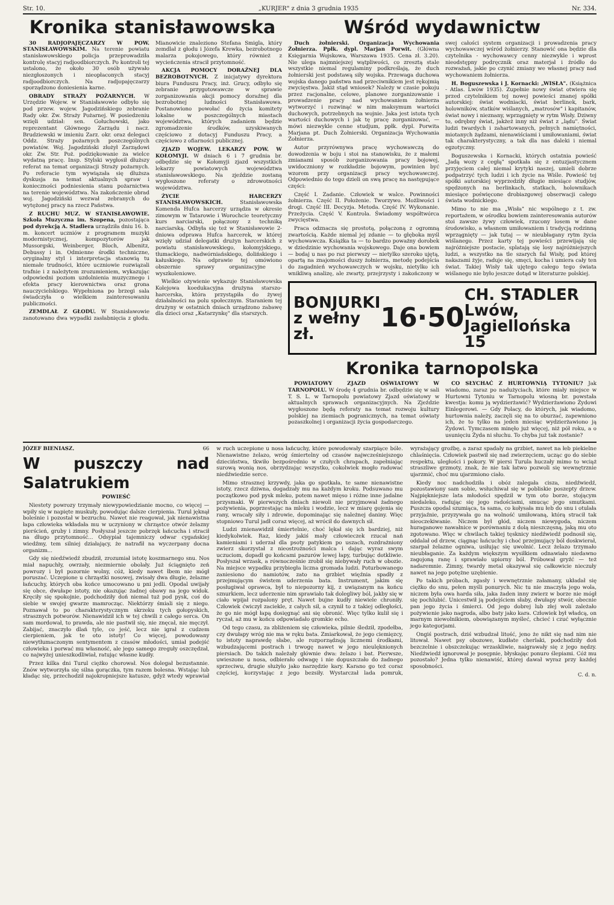Str. 10. „KURJER" z dnia 3 grudnia 1935 Nr. 334.
Kronika stanisławowska
30 RADJOPAJĘCZARZY W POW. STANISŁAWOWSKIM. Na terenie powiatu stanisławowskiego policja przeprowadziła kontrolę stacyj radjoodbiorczych. Po kontroli tej ustalono, że około 30 osób używało niezgłoszonych i nieopłaconych stacyj radjoodbiorczych. Na radjopajęczarzy sporządzono doniesienia karne.
OBRADY STRAŻY POŻARNYCH. W Urzędzie Wojew. w Stanisławowie odbyło się pod przew. wojew. Jagodzińskiego zebranie Rady okr. Zw. Straży Pożarnej. W posiedzeniu wzięli udział: sen. Gołuchowski, jako reprezentant Głównego Zarządu i nacz. Brudziewski w imieniu Zarz. okr. oraz delegaci Oddz. Straży pożarnych poszczególnych powiatów. Woj. Jagodziński złożył Zarządowi okr. Zw. Str. Poż. podziękowanie za wielce wydatną pracę. Insp. Stylski wygłosił dłuższy referat na temat organizacji Straży pożarnych. Po referacie tym wywiązała się dłuższa dyskusja na temat aktualnych spraw i konieczności podniesienia stanu pożarnictwa na terenie województwa. Na zakończenie obrad woj. Jagodziński wezwał zebranych do wytężonej pracy na rzecz Państwa.
Z RUCHU MUZ. W STANISŁAWOWIE. Szkoła Muzyczna im. Szopena, pozostająca pod dyrekcją A. Stadlera urządziła dniu 16. b. m. koncert uczniów z programem muzyki modernistycznej, kompozytorów jak Mussorgski, Weinberger, Bloch, Albenitz, Debussy i in. Odmienne środki techniczne, oryginalny styl i interpretacja stanowią tu niemałe trudności, które uczniowie rozwiązali trafnie i z należytem zrozumieniem, wykazując odpowiedni poziom uzdolnienia muzycznego i efekta pracy kierownictwa oraz grona nauczycielskiego. Wypełniona po brzegi sala świadczyła o wielkiem zainteresowaniu publiczności.
ZEMDLAŁ Z GŁODU. W Stanisławowie zanotowano dwa wypadki zasłabnięcia z głodu. Mianowicie znaleziono Stefana Smigla, który zemdlał z głodu i Józefa Krewka, bezrobotnego malarza pokojowego, który również z wycieńczenia stracił przytomność.
AKCJA POMOCY DORAŹNEJ DLA BEZROBOTNYCH. Z inicjatywy dyrektora biura Funduszu Pracy, inż. Grucy, odbyło się zebranie przygotowawcze w sprawie zorganizowania akcji pomocy doraźnej dla bezrobotnej ludności Stanisławowa. Postanowiono powołać do życia komitety lokalne w poszczególnych miastach województwa, których zadaniem będzie zgromadzenie środków, uzyskiwanych częściowo z dotacyj Funduszu Pracy, a częściowo z ofiarności publicznej.
ZJAZD WOJEW. LEKARZY POW. W KOŁOMYJI. W dniach 6 i 7 grudnia br. odbędzie się w Kołomyji zjazd wszystkich lekarzy powiatowych województwa stanisławowskiego. Na zjeździe zostaną wygłoszone referaty o zdrowotności województwa.
ŻYCIE HARCERZY STANISŁAWOWSKICH. Stanisławowska Komenda Hufca harcerzy urządza w okresie zimowym w Tatarowie i Worochcie teoretyczny kurs narciarski, połączony z techniką narciarską. Odbyła się też w Stanisławowie 2-dniowa odprawa Hufca harcerek, w której wzięły udział delegatki drużyn harcerskich z powiatu stanisławowskiego, kołomyjskiego, tłumackiego, nadwórniańskiego, dolińskiego i kałuskiego. Na odprawie tej omówiono obszernie sprawy organizacyjne i wyszkoleniowe.
Wielkie ożywienie wykazuje Stanisławowska Kolejowa koedukacyjna drużyna starszo-harcerska, która przystąpiła do żywej działalności na polu społecznym. Staraniem tej drużyny w ostatnich dniach urządzono zabawę dla dzieci oraz „Katarzynkę" dla starszych.
Wśród wydawnictw
Duch żołnierski. Organizacja Wychowania Żołnierza. Ppłk. dypl. Marjan Porwit. (Główna Księgarnia Wojskowa, Warszawa 1935. Cena zł. 3.20). Nie ulega najmniejszej wątpliwości, co zresztą stale wszystkie niemal regulaminy podkreślają, że duch żołnierski jest podstawą siły wojska. Przewaga duchowa wojska danego państwa nad przeciwnikiem jest rękojmią zwycięstwa. Jakiż stąd wniosek? Należy w czasie pokoju przez racjonalne, celowe, planowe zorganizowanie i prowadzenie pracy nad wychowaniem żołnierza wytworzyć i rozwinąć w nim maksymum wartości duchowych, potrzebnych na wojnie. Jaka jest istota tych wartości duchowych i jak tę pracę zorganizować, — mówi niezwykle cenne studjum, ppłk. dypl. Porwita Marjana pt. Duch Żołnierski. Organizacja Wychowania Żołnierza.
Autor przyrównywa pracę wychowawczą do dowodzenia w boju i stoi na stanowisku, że z małemi zmianami sposób zorganizowania pracy bojowej, uwidoczniony w rozkładzie bojowym, powinien być wzorem przy organizacji pracy wychowawczej. Odpowiednio do tego dzieli on swą pracę na następujące części:
Część I. Zadanie. Człowiek w walce. Powinności żołnierza. Część II. Położenie. Tworzywo. Możliwości i drogi. Część III. Decyzja. Metoda. Część IV. Wykonanie. Przeżycia. Część V. Kontrola. Świadomy współtwórca zwycięstwa.
Praca odznacza się prostotą, połączoną z ogromną zwartością. Każde niemal jej zdanie — to głęboka myśl wychowawcza. Książka ta — to bardzo poważny dorobek w dziedzinie wychowania wojskowego. Daje ona bowiem — bodaj u nas po raz pierwszy — nietylko szeroko ujętą, opartą na znajomości duszy żołnierza, metodę podejścia do zagadnień wychowawczych w wojsku, nietylko ich wnikliwą analizę, ale zwarty, przejrzysty i zakończony w swej całości system organizacji i prowadzenia pracy wychowawczej wśród żołnierzy. Stanowić ona będzie dla czytelnika - wychowawcy cenny niezwykle i wprost nieodstępny podręcznik oraz materjał i źródło do rozważań, jakie po czynić zmiany we własnej pracy nad wychowaniem żołnierza.
H. Boguszewska i J. Kornacki: „WISŁA". (Książnica - Atlas. Lwów 1935). Zupełnie nowy świat otwiera się przed czytelnikiem tej nowej powieści znanej spółki autorskiej: świat wodniacki, świat berlinek, bark, holowników, statków wiślanych, „matrosów" i kapitanów, świat nowy i nieznany, wprzągnięty w rytm Wisły. Dziwny to, odrębny świat, jakżeż inny niż świat z „lądu". Świat ludzi twardych i zahartowanych, pełnych namiętności, miotanych żądzami, nienawiściami i umiłowaniami, świat tak charakterystyczny, a tak dla nas daleki i niemal egzotyczny.
Boguszewska i Kornacki, których ostatnia powieść „Jadą wozy z cegłą" spotkała się z entuzjastycznem przyjęciem całej niemal krytyki naszej, umieli dobrze podpatrzyć tych ludzi i ich życie na Wiśle. Powieść tej spółki autorskiej wyprzedziły długie miesiące studjów, spędzonych na berlinkach, statkach, holownikach miesiące poświęcone drobiazgowej obserwacji całego świata wodnickiego.
Mimo to nie ma „Wisła" nic wspólnego z t. zw. reportażem, w ośrodku bowiem zainteresowania autorów stoi zawsze żywy człowiek, rzucony losem w dane środowisko, a własnem umiłowaniem i tradycją rodzinną wprzągnięty — jak tutaj — w nieubłagany rytm życia wiślanego. Przez karty tej powieści przewijają się najróżniejsze postacie, splatają się losy najróżniejszych ludzi, a wszystko na tle szarych fal Wisły, pod której nakazami żyje, raduje się, smęci, kocha i umiera cały ten świat. Takiej Wisły tak ujętego całego tego świata wiślanego nie było jeszcze dotąd w literaturze polskiej.
BONJURKI
z wełny zł.
16·50
CH. STADLER
Lwów, Jagiellońska 15
Kronika tarnopolska
POWIATOWY ZJAZD OŚWIATOWY W TARNOPOLU. W środę 4 grudnia br. odbędzie się w sali T. S. L. w Tarnopolu powiatowy Zjazd oświatowy w aktualnych sprawach organizacyjnych. Na Zjeździe wygłoszone będą referaty na temat rozwoju kultury polskiej na ziemiach pogranicznych, na temat oświaty pozaszkolnej i organizacji życia gospodarczego.
CO SŁYCHAĆ Z HURTOWNIĄ TYTONIU? Jak wiadomo, zaraz po nadużyciach, które miały miejsce w Hurtowni Tytoniu w Tarnopolu wiosną br. powstała kwestja: komu ją wydzierżawić? Wydzierżawiono Żydowi Einlegerowi. — Gdy Polacy, do których, jak wiadomo, hurtownia należy, zaczęli się na to oburzać, zapewniono ich, że to tylko na jeden miesiąc wydzierżawiono ją Żydowi. Tymczasem minęło już więcej, niż pół roku, a o usunięciu Żyda ni słuchu. To chyba już tak zostanie?
JÓZEF BIENIASZ. 66
W puszczy nad Salatrukiem
POWIEŚĆ
Niestety powrozy trzymały niewypowiedzianie mocno, co więcej — wpiły się w napięte muskuły, powodując dalsze cierpienia. Turul jęknął boleśnie i pozostał w bezruchu. Nawet nie reagował, jak nienawistna łapa człowieka wkładała mu w uczyniony w chrząstce otwór żelazny pierścień, gruby i zimny. Posłyszał jeszcze pobrzęk łańcucha i stracił na długo przytomność... Odsypiał tajemniczy odwar cygańskiej wiedźmy, tem silniej działający, że natrafił na wyczerpany docna organizm...
Gdy się niedźwiedź zbudził, zrozumiał istotę koszmarnego snu. Nos miał napuchły, owrzały, niezmiernie obolały. Już ściągnięto zeń powrozy i był pozornie wolny, cóż, kiedy nawet łbem nie mógł poruszać. Uczepione u chrząstki nosowej, zwisały dwa długie, żelazne łańcuchy, których oba końce umocowano u pni jedli. Opodal uwijały się obce, dwułape istoty, nie okazując żadnej obawy na jego widok. Kręciły się spokojnie, podchodziły doń niemal tuż pod pysk, coś do siebie w swojej gwarze mamrocząc. Niektórzy śmiali się z niego. Poznawał to po charakterystycznym skrzeku tych gołopyskich, strasznych potworów. Nienawidził ich w tej chwili z całego serca. On sam mordował, to prawda, ale nie pastwił się, nie znęcał, nie męczył. Zabijać, znaczyło dlań tyle, co jeść, lecz nie igrał z cudzem cierpieniem, jak te oto istoty! Co więcej, powodowany niewytłumaczonym sentymentem z czasów młodości, umiał podejść człowieka i porwać mu własność, ale jego samego zreguły oszczędzał, co najwyżej unieszkodliwiał, ratując własne kudły.
Przez kilka dni Turul ciężko chorował. Nos dolegał bezustannie. Znów wytworzyła się silna gorączka, tym razem bolesna. Wstając lub kładąc się, przechodził najokropniejsze katusze, gdyż wtedy wprawiał w ruch uczepione u nosa łańcuchy, które powodowały szarpiące bóle. Nienawistne żelazo, wróg śmiertelny od czasów najwcześniejszego dzieciństwa, tkwiło bezpośrednio w czułych chrapach, zapełniając surową wonią nos, obrzydzając wszystko, cokolwiek mogło radować niedźwiedzie serce.
Mimo strasznej krzywdy, jaka go spotkała, te same nienawistne istoty, rzecz dziwna, dogadzały mu na każdym kroku. Podsuwano mu początkowo pod pysk mleko, potem nawet mięso i różne inne jadalne przysmaki. W pierwszych dniach niewoli nie przyjmował żadnego pożywienia, poprzestając na mleku i wodzie, lecz w miarę gojenia się rany, wracały siły i zdrowie, dopominając się należnej daniny. Więc stopniowo Turul jadł coraz więcej, aż wrócił do dawnych sił.
Ludzi znienawidził śmiertelnie, choć lękał się ich bardziej, niż kiedykolwiek. Raz, kiedy jakiś mały człowieczek rzucał nań kamieniami i uderzał dla psoty patykiem po uszach, rozdrażniony zwierz skorzystał z nieostrożności malca i dając wyraz swym uczuciom, dopadł go końcami pazurów lewej łapy, turbując dotkliwie. Posłyszał wrzask, a równocześnie zrobił się niebywały ruch w obozie. Na miejsce wypadku przybiegła liczna gromada ludzi. Poturbowanego zaniesiono do namiotów, zato na grzbiet więźnia spadły z przejmującym świstem uderzenia bata. Instrument, jakim się posługiwał oprawca, był to niepozorny kij, z uwiązanym na końcu sznurkiem, lecz uderzenie nim sprawiało tak dolegliwy ból, jakby się w ciało wpijał rozpalony pręt. Nawet bujne kudły niewiele chroniły. Człowiek ćwiczył zaciekle, z całych sił, a czynił to z takiej odległości, że go nie mógł łapą dosięgnąć ani się obronić. Więc tylko kulił się i ryczał, aż mu w końcu odpowiadało gromkie echo.
Od tego czasu, za zbliżeniem się człowieka, pilnie śledził, zpodełba, czy dwułapy wróg nie ma w ręku bata. Zmiarkował, że jego ciemięzcy, to istoty naprawdę słabe, ale rozporządzają licznemi środkami, wzbudzającemi postrach i trwogę nawet w jego nieulęknionych piersiach. Do takich należały głównie dwa: żelazo i bat. Pierwsze, uwieszone u nosa, odbierało odwagę i nie dopuszczało do żadnego sprzeciwu, drugie służyło jako narzędzie kary. Karano go też coraz częściej, korzystając z jego bezsiły. Wystarczał lada pomruk, wyrażający groźbę, a zaraz spadały na grzbiet, nawet na łeb piekielne chlaśnięcia. Człowiek pastwił się nad zwierzęciem, ucząc go do siebie respektu, uległości i pokory. W piersi Turula huczały mimo to wciąż straszliwe grzmoty, znak, że nie tak łatwo pozwoli się wewnętrznie ujarzmić, choć mu ujarzmiono ciało.
Kiedy noc nadchodziła i obóz zalegała cisza, niedźwiedź, pozostawiony sam sobie, wsłuchiwał się w pobliskie poszepty drzew. Najpiękniejsze lata młodości spędził w tym oto borze, stojącym niedaleko, radując się jego radościami, smucąc jego smutkami. Puszcza opodal szumiąca, ta sama, co kołysała mu łeb do snu i otulała przyjaźnie, przyzywała go na wolność umiłowaną, którą stracił tak nieoczekiwanie. Niczem był głód, niczem niewygoda, niczem huraganowe nawałnice w porównaniu z dolą nieszczęsną, jaką mu oto zgotowano. Więc w chwilach takiej tęsknicy niedźwiedź podnosił się, oddalał od drzew, ciągnąc łańcuchy i choć przejmujący ból doskwierał, szarpał żelazne ogniwa, usiłując się uwolnić. Lecz żelazo trzymało nieubłaganie. Za każdym większym wysiłkiem odnawiało niedawno zagojoną ranę i sprawiało upiorny ból. Próbował gryźć — też nadaremnie. Zimny, twardy metal okazywał się całkowicie nieczuły nawet na jego potężne uzębienie.
Po takich próbach, zgasły i wewnętrznie załamany, układał się ciężko do snu, pełen myśli ponurych. Nic tu nie znaczyła jego wola, niczem była owa harda siła, jaka żaden inny zwierz w borze nie mógł się pochlubić. Unicestwił ją podejściem słaby, dwułapy stwór, obecnie pan jego życia i śmierci. Od jego dobrej lub złej woli zależało pożywienie jako nagroda, albo baty jako kara. Człowiek był władcą, on marnym niewolnikiem, obowiązanym myśleć, chcieć i czuć wyłącznie jego kategorjami.
Ongiś postrach, dziś wzbudzał litość, jeno że nikt się nad nim nie litował. Nawet psy obozowe, kudłate cherlaki, podchodziły doń bezczelnie i obszczekując wrzaskliwie, naigrawały się z jego nędzy. Niedźwiedź ignorował je posępnie, błyskając ponuro ślepiami. Cóż mu pozostało? Jedna tylko nienawiść, której dawał wyraz przy każdej sposobności.
C. d. n.